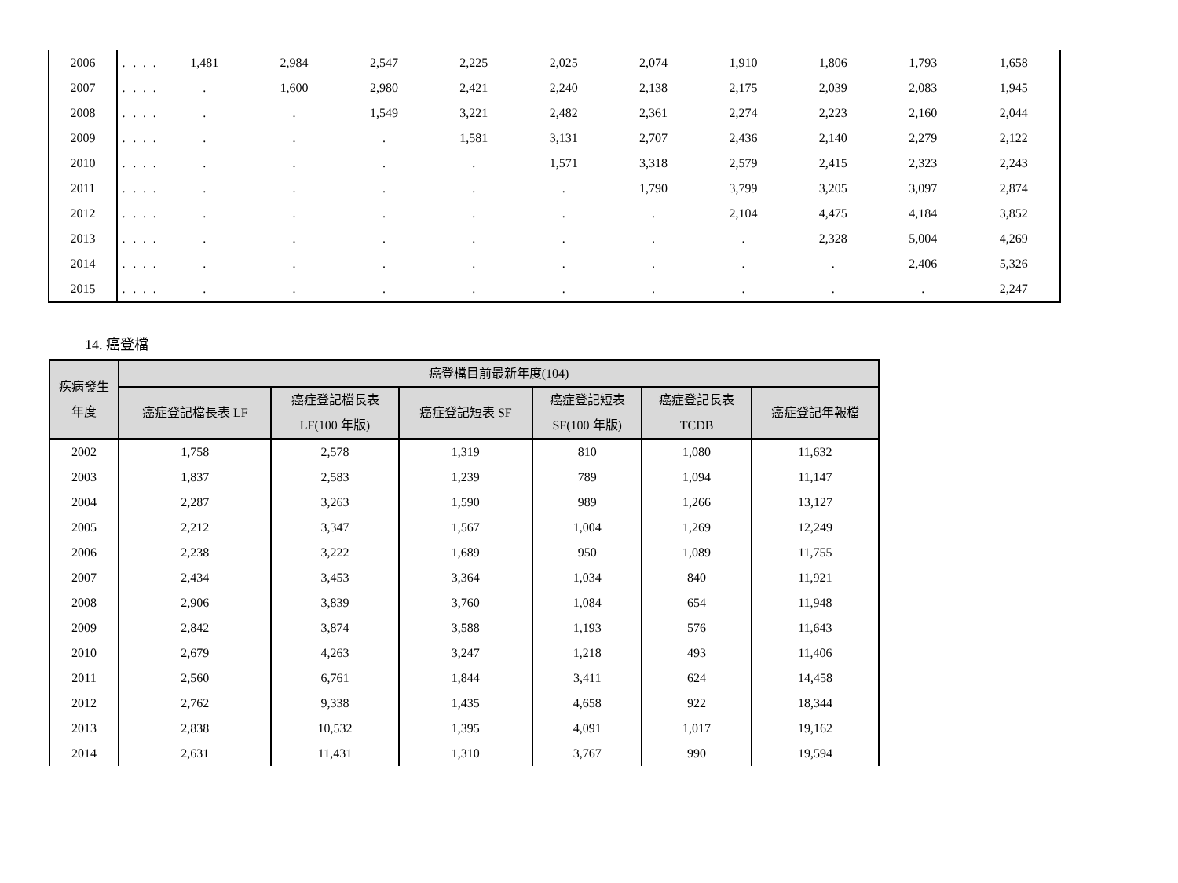| 2006 | . | . | . | . | 1,481 | 2,984 | 2,547 | 2,225 | 2,025 | 2,074 | 1,910 | 1,806 | 1,793 | 1,658 |
| 2007 | . | . | . | . | . | 1,600 | 2,980 | 2,421 | 2,240 | 2,138 | 2,175 | 2,039 | 2,083 | 1,945 |
| 2008 | . | . | . | . | . | . | 1,549 | 3,221 | 2,482 | 2,361 | 2,274 | 2,223 | 2,160 | 2,044 |
| 2009 | . | . | . | . | . | . | . | 1,581 | 3,131 | 2,707 | 2,436 | 2,140 | 2,279 | 2,122 |
| 2010 | . | . | . | . | . | . | . | . | 1,571 | 3,318 | 2,579 | 2,415 | 2,323 | 2,243 |
| 2011 | . | . | . | . | . | . | . | . | . | 1,790 | 3,799 | 3,205 | 3,097 | 2,874 |
| 2012 | . | . | . | . | . | . | . | . | . | . | 2,104 | 4,475 | 4,184 | 3,852 |
| 2013 | . | . | . | . | . | . | . | . | . | . | . | 2,328 | 5,004 | 4,269 |
| 2014 | . | . | . | . | . | . | . | . | . | . | . | . | 2,406 | 5,326 |
| 2015 | . | . | . | . | . | . | . | . | . | . | . | . | . | 2,247 |
14. 癌登檔
| 疾病發生 年度 | 癌登檔目前最新年度(104) | | | | | |
| --- | --- | --- | --- | --- | --- | --- |
| | 癌症登記檔長表 LF | 癌症登記檔長表 LF(100 年版) | 癌症登記短表 SF | 癌症登記短表 SF(100 年版) | 癌症登記長表 TCDB | 癌症登記年報檔 |
| 2002 | 1,758 | 2,578 | 1,319 | 810 | 1,080 | 11,632 |
| 2003 | 1,837 | 2,583 | 1,239 | 789 | 1,094 | 11,147 |
| 2004 | 2,287 | 3,263 | 1,590 | 989 | 1,266 | 13,127 |
| 2005 | 2,212 | 3,347 | 1,567 | 1,004 | 1,269 | 12,249 |
| 2006 | 2,238 | 3,222 | 1,689 | 950 | 1,089 | 11,755 |
| 2007 | 2,434 | 3,453 | 3,364 | 1,034 | 840 | 11,921 |
| 2008 | 2,906 | 3,839 | 3,760 | 1,084 | 654 | 11,948 |
| 2009 | 2,842 | 3,874 | 3,588 | 1,193 | 576 | 11,643 |
| 2010 | 2,679 | 4,263 | 3,247 | 1,218 | 493 | 11,406 |
| 2011 | 2,560 | 6,761 | 1,844 | 3,411 | 624 | 14,458 |
| 2012 | 2,762 | 9,338 | 1,435 | 4,658 | 922 | 18,344 |
| 2013 | 2,838 | 10,532 | 1,395 | 4,091 | 1,017 | 19,162 |
| 2014 | 2,631 | 11,431 | 1,310 | 3,767 | 990 | 19,594 |